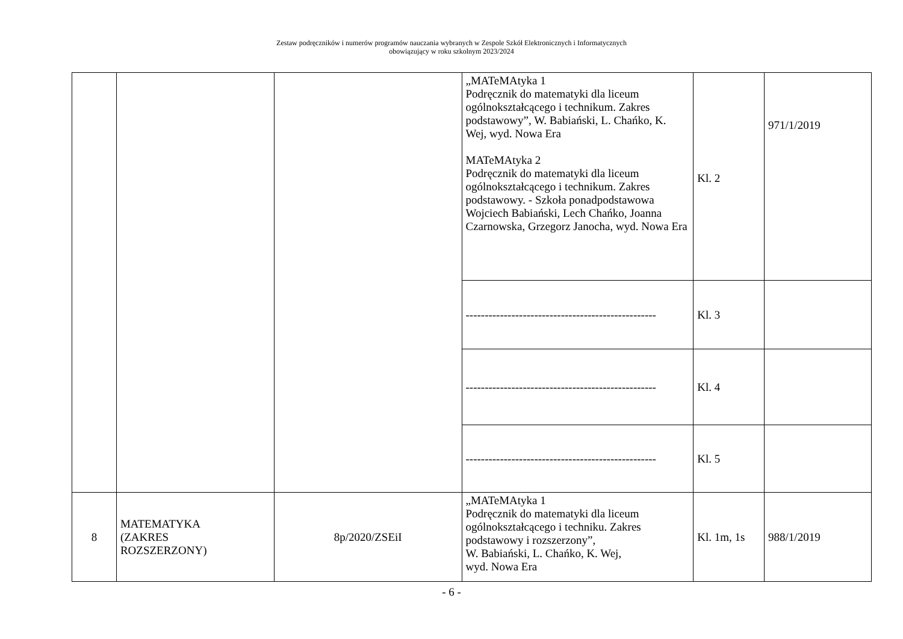Zestaw podręczników i numerów programów nauczania wybranych w Zespole Szkół Elektronicznych i Informatycznych
obowiązujący w roku szkolnym 2023/2024
| | | | „MATeMAtyka 1 Podręcznik do matematyki dla liceum ogólnokształcącego i technikum. Zakres podstawowy”, W. Babiański, L. Chańko, K. Wej, wyd. Nowa Era MATeMAtyka 2 Podręcznik do matematyki dla liceum ogólnokształcącego i technikum. Zakres podstawowy. - Szkoła ponadpodstawowa Wojciech Babiański, Lech Chańko, Joanna Czarnowska, Grzegorz Janocha, wyd. Nowa Era | Kl. 2 | 971/1/2019 |
| | | | -------------------------------------------------- | Kl. 3 | |
| | | | -------------------------------------------------- | Kl. 4 | |
| | | | -------------------------------------------------- | Kl. 5 | |
| 8 | MATEMATYKA (ZAKRES ROZSZERZONY) | 8p/2020/ZSEiI | „MATeMAtyka 1 Podręcznik do matematyki dla liceum ogólnokształcącego i techniku. Zakres podstawowy i rozszerzony”, W. Babiański, L. Chańko, K. Wej, wyd. Nowa Era | Kl. 1m, 1s | 988/1/2019 |
- 6 -